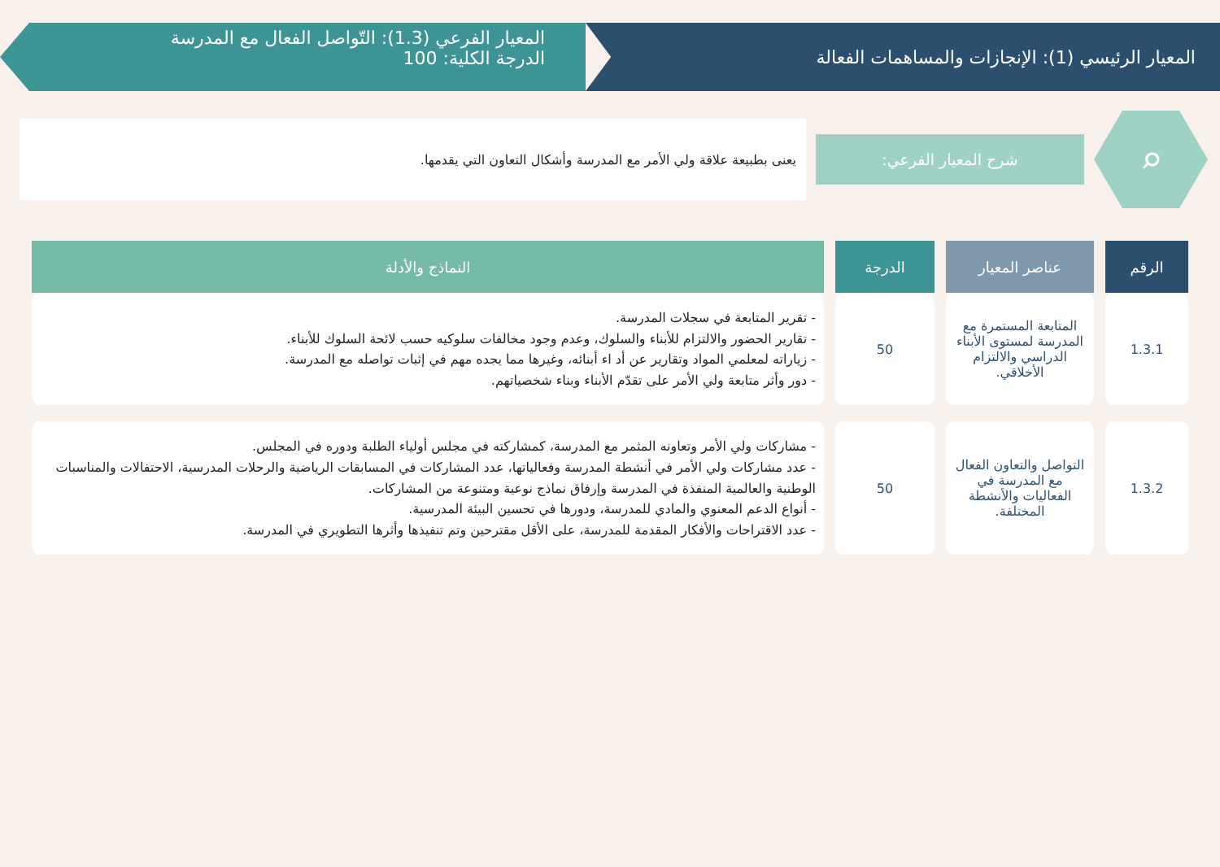المعيار الرئيسي (1): الإنجازات والمساهمات الفعالة
المعيار الفرعي (1.3): التّواصل الفعال مع المدرسة
الدرجة الكلية: 100
⌕
شرح المعيار الفرعي:
يعنى بطبيعة علاقة ولي الأمر مع المدرسة وأشكال التعاون التي يقدمها.
| الرقم | عناصر المعيار | الدرجة | النماذج والأدلة |
| --- | --- | --- | --- |
| 1.3.1 | المتابعة المستمرة مع المدرسة لمستوى الأبناء الدراسي والالتزام الأخلاقي. | 50 | - تقرير المتابعة في سجلات المدرسة. - تقارير الحضور والالتزام للأبناء والسلوك، وعدم وجود مخالفات سلوكيه حسب لائحة السلوك للأبناء. - زياراته لمعلمي المواد وتقارير عن أد اء أبنائه، وغيرها مما يجده مهم في إثبات تواصله مع المدرسة. - دور وأثر متابعة ولي الأمر على تقدّم الأبناء وبناء شخصياتهم. |
| 1.3.2 | التواصل والتعاون الفعال مع المدرسة في الفعاليات والأنشطة المختلفة. | 50 | - مشاركات ولي الأمر وتعاونه المثمر مع المدرسة، كمشاركته في مجلس أولياء الطلبة ودوره في المجلس. - عدد مشاركات ولي الأمر في أنشطة المدرسة وفعالياتها، عدد المشاركات في المسابقات الرياضية والرحلات المدرسية، الاحتفالات والمناسبات الوطنية والعالمية المنفذة في المدرسة وإرفاق نماذج نوعية ومتنوعة من المشاركات. - أنواع الدعم المعنوي والمادي للمدرسة، ودورها في تحسين البيئة المدرسية. - عدد الاقتراحات والأفكار المقدمة للمدرسة، على الأقل مقترحين وتم تنفيذها وأثرها التطويري في المدرسة. |